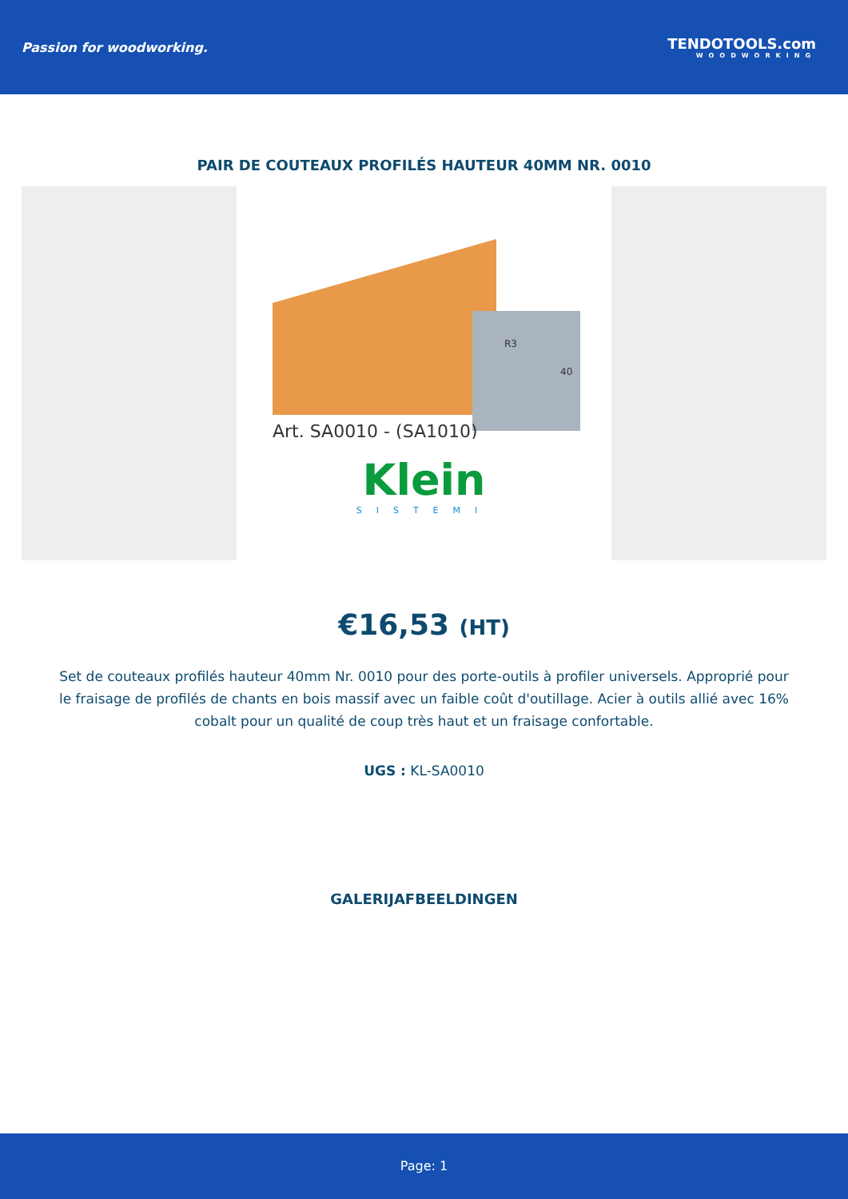Passion for woodworking. TENDOTOOLS.com
WOODWORKING
PAIR DE COUTEAUX PROFILÉS HAUTEUR 40MM NR. 0010
R3
40
Art. SA0010 - (SA1010)
Klein
SISTEMI
€16,53 (HT)
Set de couteaux profilés hauteur 40mm Nr. 0010 pour des porte-outils à profiler universels. Approprié pour le fraisage de profilés de chants en bois massif avec un faible coût d'outillage. Acier à outils allié avec 16% cobalt pour un qualité de coup très haut et un fraisage confortable.
UGS : KL-SA0010
GALERIJAFBEELDINGEN
Page: 1